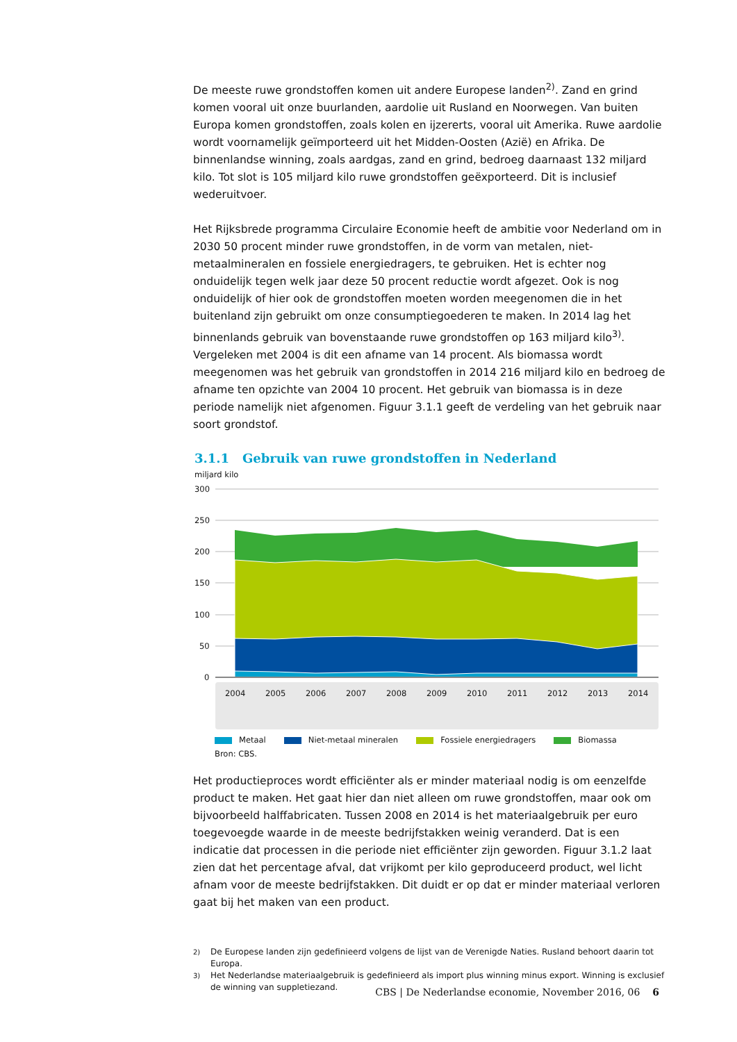De meeste ruwe grondstoffen komen uit andere Europese landen<sup>2)</sup>. Zand en grind komen vooral uit onze buurlanden, aardolie uit Rusland en Noorwegen. Van buiten Europa komen grondstoffen, zoals kolen en ijzererts, vooral uit Amerika. Ruwe aardolie wordt voornamelijk geïmporteerd uit het Midden-Oosten (Azië) en Afrika. De binnenlandse winning, zoals aardgas, zand en grind, bedroeg daarnaast 132 miljard kilo. Tot slot is 105 miljard kilo ruwe grondstoffen geëxporteerd. Dit is inclusief wederuitvoer.
Het Rijksbrede programma Circulaire Economie heeft de ambitie voor Nederland om in 2030 50 procent minder ruwe grondstoffen, in de vorm van metalen, niet-metaalmineralen en fossiele energiedragers, te gebruiken. Het is echter nog onduidelijk tegen welk jaar deze 50 procent reductie wordt afgezet. Ook is nog onduidelijk of hier ook de grondstoffen moeten worden meegenomen die in het buitenland zijn gebruikt om onze consumptiegoederen te maken. In 2014 lag het binnenlands gebruik van bovenstaande ruwe grondstoffen op 163 miljard kilo<sup>3)</sup>. Vergeleken met 2004 is dit een afname van 14 procent. Als biomassa wordt meegenomen was het gebruik van grondstoffen in 2014 216 miljard kilo en bedroeg de afname ten opzichte van 2004 10 procent. Het gebruik van biomassa is in deze periode namelijk niet afgenomen. Figuur 3.1.1 geeft de verdeling van het gebruik naar soort grondstof.
3.1.1 Gebruik van ruwe grondstoffen in Nederland
miljard kilo
300
250
200
150
100
50
0
2004
2005
2006
2007
2008
2009
2010
2011
2012
2013
2014
Metaal Niet-metaal mineralen Fossiele energiedragers Biomassa
Bron: CBS.
Het productieproces wordt efficiënter als er minder materiaal nodig is om eenzelfde product te maken. Het gaat hier dan niet alleen om ruwe grondstoffen, maar ook om bijvoorbeeld halffabricaten. Tussen 2008 en 2014 is het materiaalgebruik per euro toegevoegde waarde in de meeste bedrijfstakken weinig veranderd. Dat is een indicatie dat processen in die periode niet efficiënter zijn geworden. Figuur 3.1.2 laat zien dat het percentage afval, dat vrijkomt per kilo geproduceerd product, wel licht afnam voor de meeste bedrijfstakken. Dit duidt er op dat er minder materiaal verloren gaat bij het maken van een product.
<sup>2)</sup> De Europese landen zijn gedefinieerd volgens de lijst van de Verenigde Naties. Rusland behoort daarin tot Europa.
<sup>3)</sup> Het Nederlandse materiaalgebruik is gedefinieerd als import plus winning minus export. Winning is exclusief de winning van suppletiezand.
CBS | De Nederlandse economie, November 2016, 06 6